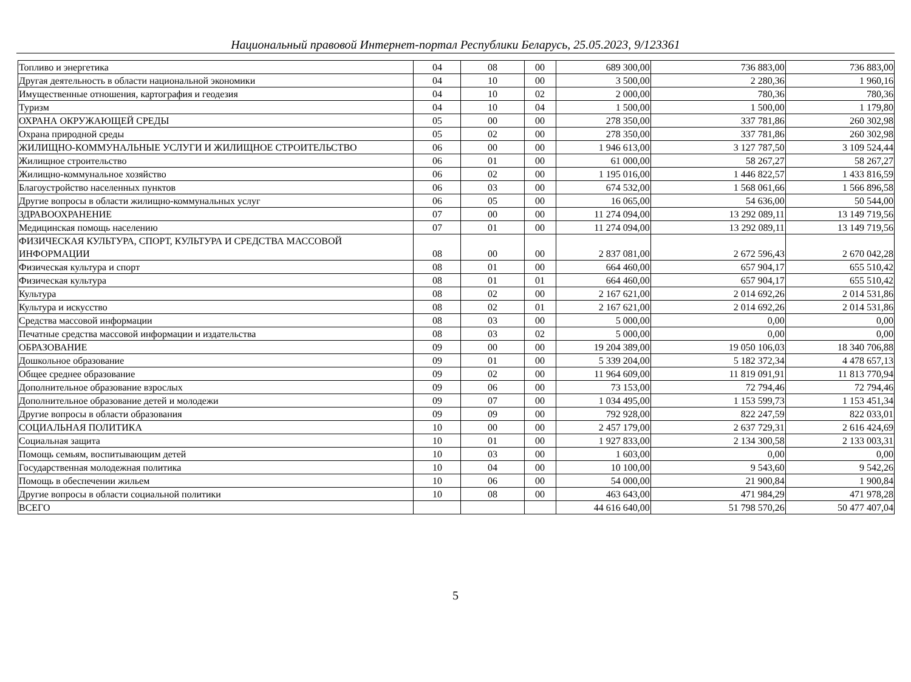Национальный правовой Интернет-портал Республики Беларусь, 25.05.2023, 9/123361
| Топливо и энергетика | 04 | 08 | 00 | 689 300,00 | 736 883,00 | 736 883,00 |
| Другая деятельность в области национальной экономики | 04 | 10 | 00 | 3 500,00 | 2 280,36 | 1 960,16 |
| Имущественные отношения, картография и геодезия | 04 | 10 | 02 | 2 000,00 | 780,36 | 780,36 |
| Туризм | 04 | 10 | 04 | 1 500,00 | 1 500,00 | 1 179,80 |
| ОХРАНА ОКРУЖАЮЩЕЙ СРЕДЫ | 05 | 00 | 00 | 278 350,00 | 337 781,86 | 260 302,98 |
| Охрана природной среды | 05 | 02 | 00 | 278 350,00 | 337 781,86 | 260 302,98 |
| ЖИЛИЩНО-КОММУНАЛЬНЫЕ УСЛУГИ И ЖИЛИЩНОЕ СТРОИТЕЛЬСТВО | 06 | 00 | 00 | 1 946 613,00 | 3 127 787,50 | 3 109 524,44 |
| Жилищное строительство | 06 | 01 | 00 | 61 000,00 | 58 267,27 | 58 267,27 |
| Жилищно-коммунальное хозяйство | 06 | 02 | 00 | 1 195 016,00 | 1 446 822,57 | 1 433 816,59 |
| Благоустройство населенных пунктов | 06 | 03 | 00 | 674 532,00 | 1 568 061,66 | 1 566 896,58 |
| Другие вопросы в области жилищно-коммунальных услуг | 06 | 05 | 00 | 16 065,00 | 54 636,00 | 50 544,00 |
| ЗДРАВООХРАНЕНИЕ | 07 | 00 | 00 | 11 274 094,00 | 13 292 089,11 | 13 149 719,56 |
| Медицинская помощь населению | 07 | 01 | 00 | 11 274 094,00 | 13 292 089,11 | 13 149 719,56 |
| ФИЗИЧЕСКАЯ КУЛЬТУРА, СПОРТ, КУЛЬТУРА И СРЕДСТВА МАССОВОЙ ИНФОРМАЦИИ | 08 | 00 | 00 | 2 837 081,00 | 2 672 596,43 | 2 670 042,28 |
| Физическая культура и спорт | 08 | 01 | 00 | 664 460,00 | 657 904,17 | 655 510,42 |
| Физическая культура | 08 | 01 | 01 | 664 460,00 | 657 904,17 | 655 510,42 |
| Культура | 08 | 02 | 00 | 2 167 621,00 | 2 014 692,26 | 2 014 531,86 |
| Культура и искусство | 08 | 02 | 01 | 2 167 621,00 | 2 014 692,26 | 2 014 531,86 |
| Средства массовой информации | 08 | 03 | 00 | 5 000,00 | 0,00 | 0,00 |
| Печатные средства массовой информации и издательства | 08 | 03 | 02 | 5 000,00 | 0,00 | 0,00 |
| ОБРАЗОВАНИЕ | 09 | 00 | 00 | 19 204 389,00 | 19 050 106,03 | 18 340 706,88 |
| Дошкольное образование | 09 | 01 | 00 | 5 339 204,00 | 5 182 372,34 | 4 478 657,13 |
| Общее среднее образование | 09 | 02 | 00 | 11 964 609,00 | 11 819 091,91 | 11 813 770,94 |
| Дополнительное образование взрослых | 09 | 06 | 00 | 73 153,00 | 72 794,46 | 72 794,46 |
| Дополнительное образование детей и молодежи | 09 | 07 | 00 | 1 034 495,00 | 1 153 599,73 | 1 153 451,34 |
| Другие вопросы в области образования | 09 | 09 | 00 | 792 928,00 | 822 247,59 | 822 033,01 |
| СОЦИАЛЬНАЯ ПОЛИТИКА | 10 | 00 | 00 | 2 457 179,00 | 2 637 729,31 | 2 616 424,69 |
| Социальная защита | 10 | 01 | 00 | 1 927 833,00 | 2 134 300,58 | 2 133 003,31 |
| Помощь семьям, воспитывающим детей | 10 | 03 | 00 | 1 603,00 | 0,00 | 0,00 |
| Государственная молодежная политика | 10 | 04 | 00 | 10 100,00 | 9 543,60 | 9 542,26 |
| Помощь в обеспечении жильем | 10 | 06 | 00 | 54 000,00 | 21 900,84 | 1 900,84 |
| Другие вопросы в области социальной политики | 10 | 08 | 00 | 463 643,00 | 471 984,29 | 471 978,28 |
| ВСЕГО | | | | 44 616 640,00 | 51 798 570,26 | 50 477 407,04 |
5